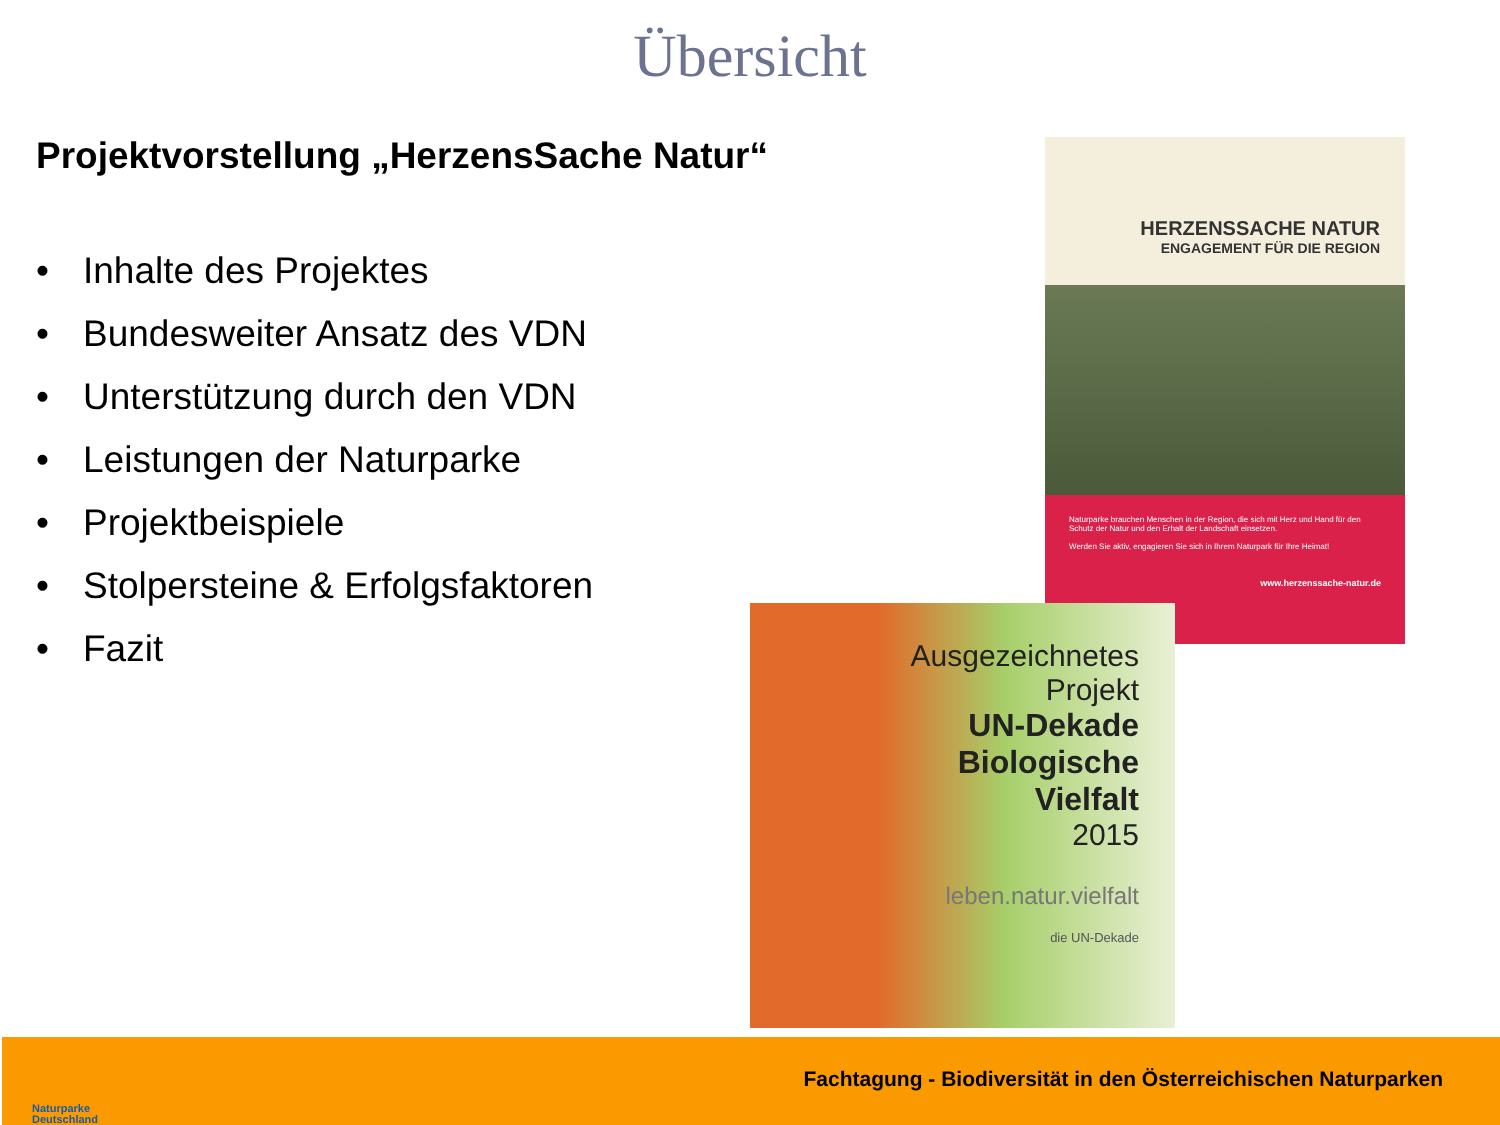Übersicht
Projektvorstellung „HerzensSache Natur“
• Inhalte des Projektes
• Bundesweiter Ansatz des VDN
• Unterstützung durch den VDN
• Leistungen der Naturparke
• Projektbeispiele
• Stolpersteine & Erfolgsfaktoren
• Fazit
HERZENSSACHE NATUR
ENGAGEMENT FÜR DIE REGION
Naturparke brauchen Menschen in der Region, die sich mit Herz und Hand für den Schutz der Natur und den Erhalt der Landschaft einsetzen.
Werden Sie aktiv, engagieren Sie sich in Ihrem Naturpark für Ihre Heimat!
www.herzenssache-natur.de
Ausgezeichnetes
Projekt
UN-Dekade
Biologische
Vielfalt
2015
leben.natur.vielfalt
die UN-Dekade
Naturparke
Deutschland
Fachtagung - Biodiversität in den Österreichischen Naturparken